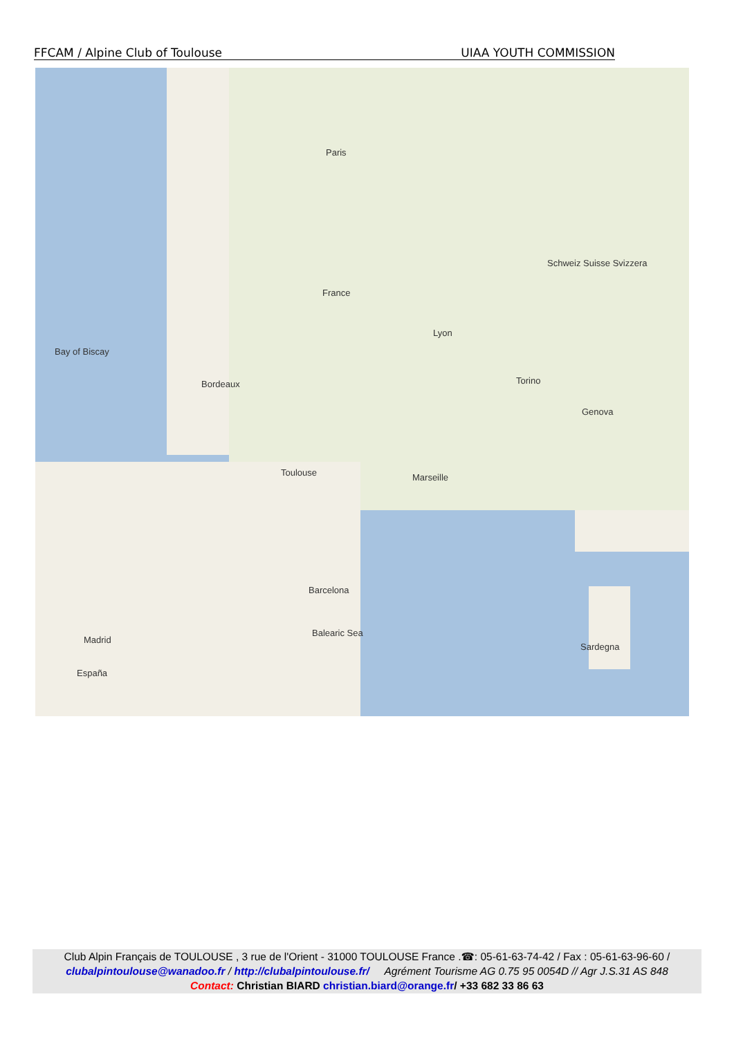FFCAM / Alpine Club of Toulouse UIAA YOUTH COMMISSION
Paris
France
Toulouse
Bordeaux
Marseille
Lyon
Torino
Bay of Biscay
Barcelona
Madrid
España
Balearic Sea
Sardegna
Genova
Schweiz Suisse Svizzera
Club Alpin Français de TOULOUSE , 3 rue de l'Orient - 31000 TOULOUSE France .☎: 05-61-63-74-42 / Fax : 05-61-63-96-60 /
clubalpintoulouse@wanadoo.fr / http://clubalpintoulouse.fr/ Agrément Tourisme AG 0.75 95 0054D // Agr J.S.31 AS 848
Contact: Christian BIARD christian.biard@orange.fr/ +33 682 33 86 63